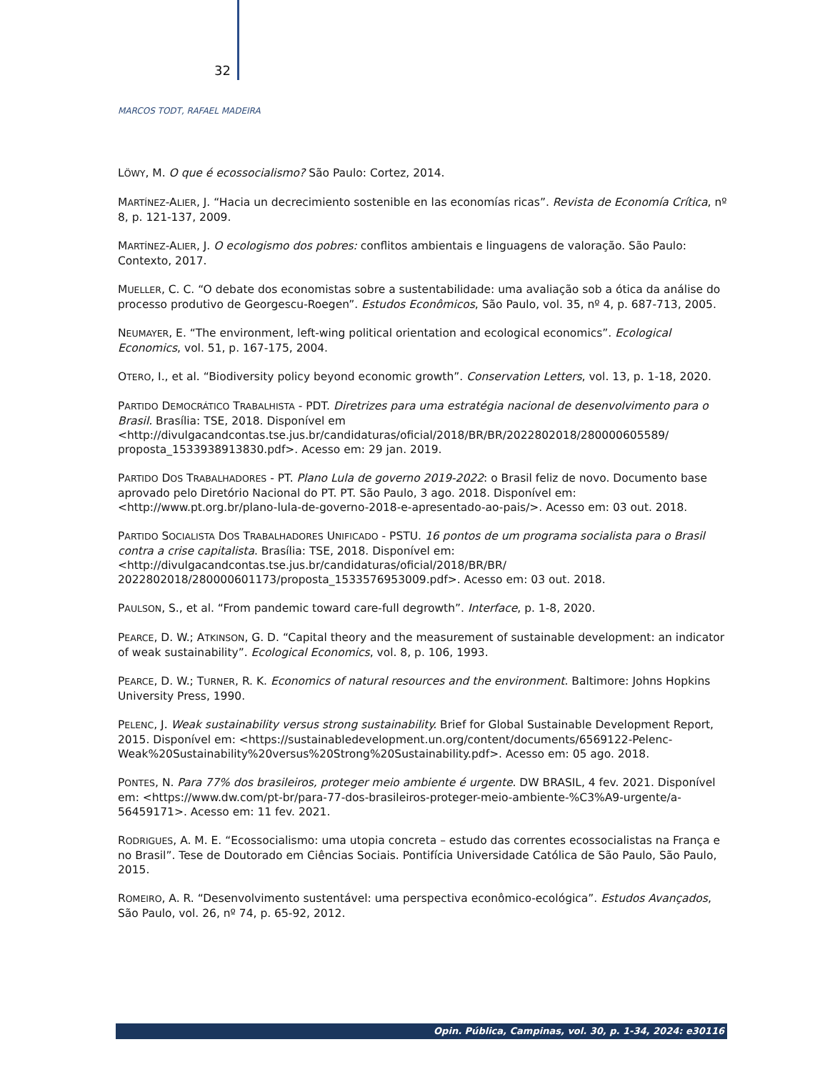32
MARCOS TODT, RAFAEL MADEIRA
LÖWY, M. O que é ecossocialismo? São Paulo: Cortez, 2014.
MARTÍNEZ-ALIER, J. “Hacia un decrecimiento sostenible en las economías ricas”. Revista de Economía Crítica, nº 8, p. 121-137, 2009.
MARTÍNEZ-ALIER, J. O ecologismo dos pobres: conflitos ambientais e linguagens de valoração. São Paulo: Contexto, 2017.
MUELLER, C. C. “O debate dos economistas sobre a sustentabilidade: uma avaliação sob a ótica da análise do processo produtivo de Georgescu-Roegen”. Estudos Econômicos, São Paulo, vol. 35, nº 4, p. 687-713, 2005.
NEUMAYER, E. “The environment, left-wing political orientation and ecological economics”. Ecological Economics, vol. 51, p. 167-175, 2004.
OTERO, I., et al. “Biodiversity policy beyond economic growth”. Conservation Letters, vol. 13, p. 1-18, 2020.
PARTIDO DEMOCRÁTICO TRABALHISTA - PDT. Diretrizes para uma estratégia nacional de desenvolvimento para o Brasil. Brasília: TSE, 2018. Disponível em <http://divulgacandcontas.tse.jus.br/candidaturas/oficial/2018/BR/BR/2022802018/280000605589/ proposta_1533938913830.pdf>. Acesso em: 29 jan. 2019.
PARTIDO DOS TRABALHADORES - PT. Plano Lula de governo 2019-2022: o Brasil feliz de novo. Documento base aprovado pelo Diretório Nacional do PT. PT. São Paulo, 3 ago. 2018. Disponível em: <http://www.pt.org.br/plano-lula-de-governo-2018-e-apresentado-ao-pais/>. Acesso em: 03 out. 2018.
PARTIDO SOCIALISTA DOS TRABALHADORES UNIFICADO - PSTU. 16 pontos de um programa socialista para o Brasil contra a crise capitalista. Brasília: TSE, 2018. Disponível em: <http://divulgacandcontas.tse.jus.br/candidaturas/oficial/2018/BR/BR/ 2022802018/280000601173/proposta_1533576953009.pdf>. Acesso em: 03 out. 2018.
PAULSON, S., et al. “From pandemic toward care-full degrowth”. Interface, p. 1-8, 2020.
PEARCE, D. W.; ATKINSON, G. D. “Capital theory and the measurement of sustainable development: an indicator of weak sustainability”. Ecological Economics, vol. 8, p. 106, 1993.
PEARCE, D. W.; TURNER, R. K. Economics of natural resources and the environment. Baltimore: Johns Hopkins University Press, 1990.
PELENC, J. Weak sustainability versus strong sustainability. Brief for Global Sustainable Development Report, 2015. Disponível em: <https://sustainabledevelopment.un.org/content/documents/6569122-Pelenc-Weak%20Sustainability%20versus%20Strong%20Sustainability.pdf>. Acesso em: 05 ago. 2018.
PONTES, N. Para 77% dos brasileiros, proteger meio ambiente é urgente. DW BRASIL, 4 fev. 2021. Disponível em: <https://www.dw.com/pt-br/para-77-dos-brasileiros-proteger-meio-ambiente-%C3%A9-urgente/a-56459171>. Acesso em: 11 fev. 2021.
RODRIGUES, A. M. E. “Ecossocialismo: uma utopia concreta – estudo das correntes ecossocialistas na França e no Brasil”. Tese de Doutorado em Ciências Sociais. Pontifícia Universidade Católica de São Paulo, São Paulo, 2015.
ROMEIRO, A. R. “Desenvolvimento sustentável: uma perspectiva econômico-ecológica”. Estudos Avançados, São Paulo, vol. 26, nº 74, p. 65-92, 2012.
Opin. Pública, Campinas, vol. 30, p. 1-34, 2024: e30116